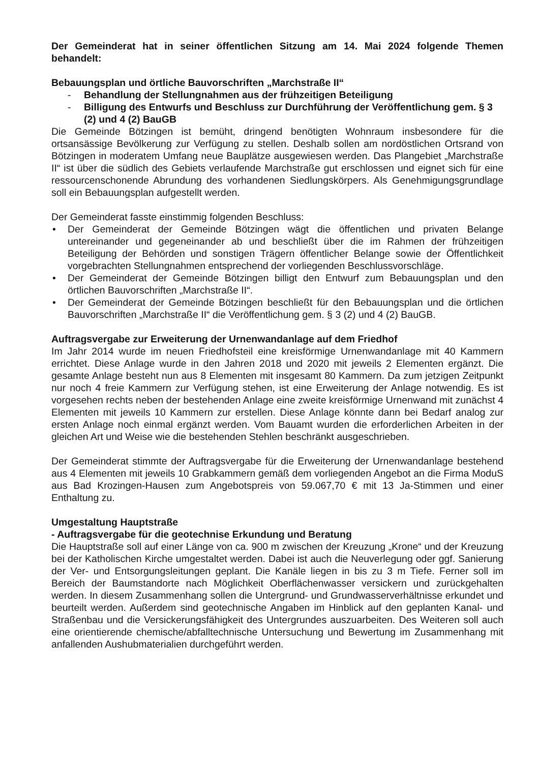Der Gemeinderat hat in seiner öffentlichen Sitzung am 14. Mai 2024 folgende Themen behandelt:
Bebauungsplan und örtliche Bauvorschriften „Marchstraße II“
- Behandlung der Stellungnahmen aus der frühzeitigen Beteiligung
- Billigung des Entwurfs und Beschluss zur Durchführung der Veröffentlichung gem. § 3 (2) und 4 (2) BauGB
Die Gemeinde Bötzingen ist bemüht, dringend benötigten Wohnraum insbesondere für die ortsansässige Bevölkerung zur Verfügung zu stellen. Deshalb sollen am nordöstlichen Ortsrand von Bötzingen in moderatem Umfang neue Bauplätze ausgewiesen werden. Das Plangebiet „Marchstraße II“ ist über die südlich des Gebiets verlaufende Marchstraße gut erschlossen und eignet sich für eine ressourcenschonende Abrundung des vorhandenen Siedlungskörpers. Als Genehmigungsgrundlage soll ein Bebauungsplan aufgestellt werden.
Der Gemeinderat fasste einstimmig folgenden Beschluss:
Der Gemeinderat der Gemeinde Bötzingen wägt die öffentlichen und privaten Belange untereinander und gegeneinander ab und beschließt über die im Rahmen der frühzeitigen Beteiligung der Behörden und sonstigen Trägern öffentlicher Belange sowie der Öffentlichkeit vorgebrachten Stellungnahmen entsprechend der vorliegenden Beschlussvorschläge.
Der Gemeinderat der Gemeinde Bötzingen billigt den Entwurf zum Bebauungsplan und den örtlichen Bauvorschriften „Marchstraße II“.
Der Gemeinderat der Gemeinde Bötzingen beschließt für den Bebauungsplan und die örtlichen Bauvorschriften „Marchstraße II“ die Veröffentlichung gem. § 3 (2) und 4 (2) BauGB.
Auftragsvergabe zur Erweiterung der Urnenwandanlage auf dem Friedhof
Im Jahr 2014 wurde im neuen Friedhofsteil eine kreisförmige Urnenwandanlage mit 40 Kammern errichtet. Diese Anlage wurde in den Jahren 2018 und 2020 mit jeweils 2 Elementen ergänzt. Die gesamte Anlage besteht nun aus 8 Elementen mit insgesamt 80 Kammern. Da zum jetzigen Zeitpunkt nur noch 4 freie Kammern zur Verfügung stehen, ist eine Erweiterung der Anlage notwendig. Es ist vorgesehen rechts neben der bestehenden Anlage eine zweite kreisförmige Urnenwand mit zunächst 4 Elementen mit jeweils 10 Kammern zur erstellen. Diese Anlage könnte dann bei Bedarf analog zur ersten Anlage noch einmal ergänzt werden. Vom Bauamt wurden die erforderlichen Arbeiten in der gleichen Art und Weise wie die bestehenden Stehlen beschränkt ausgeschrieben.
Der Gemeinderat stimmte der Auftragsvergabe für die Erweiterung der Urnenwandanlage bestehend aus 4 Elementen mit jeweils 10 Grabkammern gemäß dem vorliegenden Angebot an die Firma ModuS aus Bad Krozingen-Hausen zum Angebotspreis von 59.067,70 € mit 13 Ja-Stimmen und einer Enthaltung zu.
Umgestaltung Hauptstraße
- Auftragsvergabe für die geotechnise Erkundung und Beratung
Die Hauptstraße soll auf einer Länge von ca. 900 m zwischen der Kreuzung „Krone“ und der Kreuzung bei der Katholischen Kirche umgestaltet werden. Dabei ist auch die Neuverlegung oder ggf. Sanierung der Ver- und Entsorgungsleitungen geplant. Die Kanäle liegen in bis zu 3 m Tiefe. Ferner soll im Bereich der Baumstandorte nach Möglichkeit Oberflächenwasser versickern und zurückgehalten werden. In diesem Zusammenhang sollen die Untergrund- und Grundwasserverhältnisse erkundet und beurteilt werden. Außerdem sind geotechnische Angaben im Hinblick auf den geplanten Kanal- und Straßenbau und die Versickerungsfähigkeit des Untergrundes auszuarbeiten. Des Weiteren soll auch eine orientierende chemische/abfalltechnische Untersuchung und Bewertung im Zusammenhang mit anfallenden Aushubmaterialien durchgeführt werden.